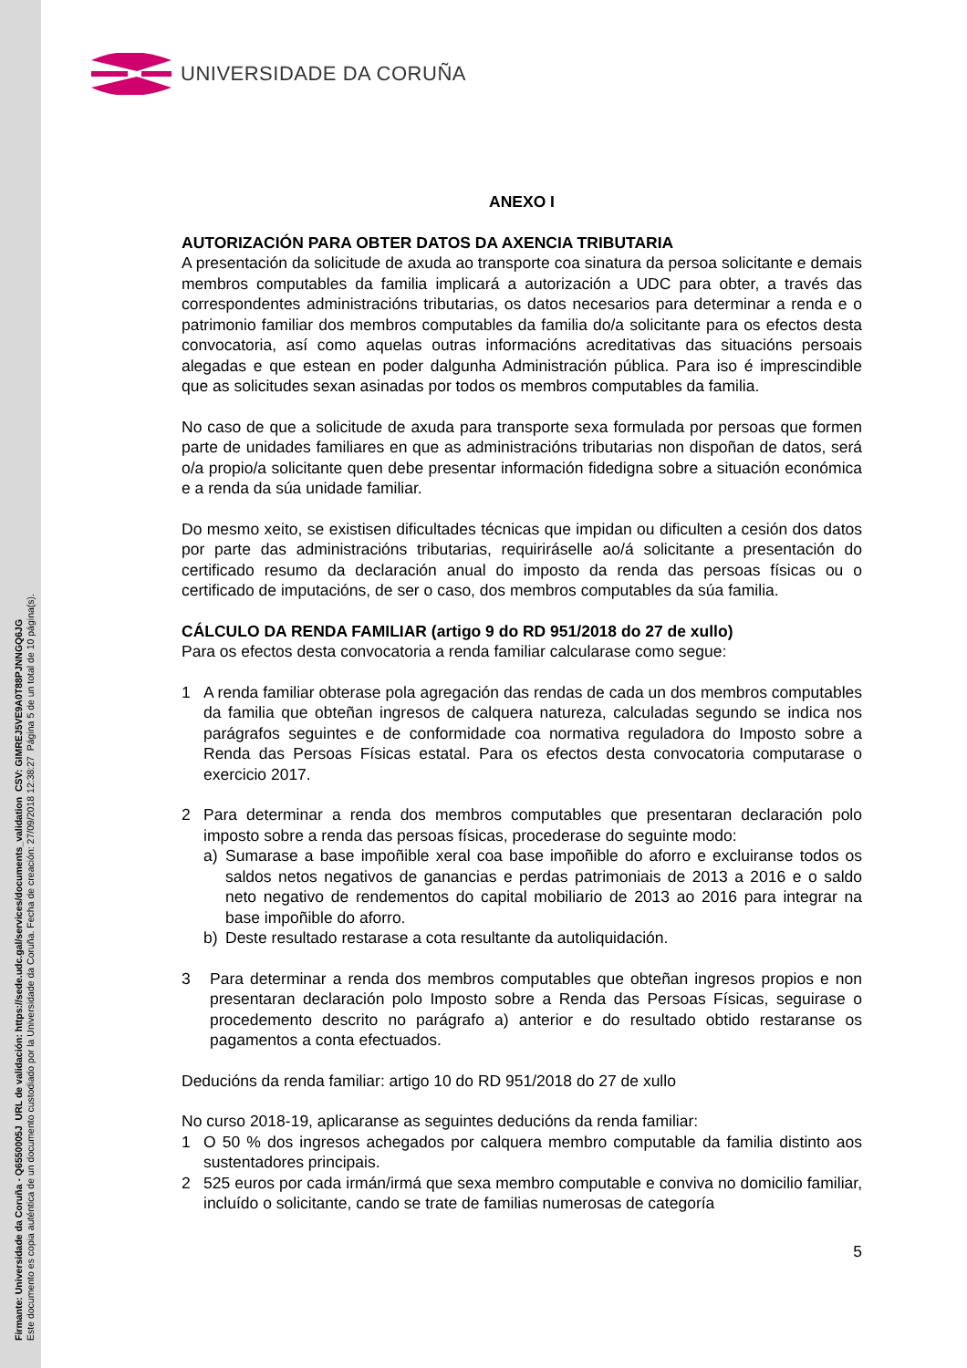Firmante: Universidade da Coruña - Q6550005J URL de validación: https://sede.udc.gal/services/documents_validation CSV: GIMREJ5VE9A0T88PJNNGQ6JG
Este documento es copia auténtica de un documento custodiado por la Universidade da Coruña. Fecha de creación: 27/09/2018 12:38:27 Página 5 de un total de 10 página(s).
UNIVERSIDADE DA CORUÑA
ANEXO I
AUTORIZACIÓN PARA OBTER DATOS DA AXENCIA TRIBUTARIA
A presentación da solicitude de axuda ao transporte coa sinatura da persoa solicitante e demais membros computables da familia implicará a autorización a UDC para obter, a través das correspondentes administracións tributarias, os datos necesarios para determinar a renda e o patrimonio familiar dos membros computables da familia do/a solicitante para os efectos desta convocatoria, así como aquelas outras informacións acreditativas das situacións persoais alegadas e que estean en poder dalgunha Administración pública. Para iso é imprescindible que as solicitudes sexan asinadas por todos os membros computables da familia.
No caso de que a solicitude de axuda para transporte sexa formulada por persoas que formen parte de unidades familiares en que as administracións tributarias non dispoñan de datos, será o/a propio/a solicitante quen debe presentar información fidedigna sobre a situación económica e a renda da súa unidade familiar.
Do mesmo xeito, se existisen dificultades técnicas que impidan ou dificulten a cesión dos datos por parte das administracións tributarias, requiriráselle ao/á solicitante a presentación do certificado resumo da declaración anual do imposto da renda das persoas físicas ou o certificado de imputacións, de ser o caso, dos membros computables da súa familia.
CÁLCULO DA RENDA FAMILIAR (artigo 9 do RD 951/2018 do 27 de xullo)
Para os efectos desta convocatoria a renda familiar calcularase como segue:
1 A renda familiar obterase pola agregación das rendas de cada un dos membros computables da familia que obteñan ingresos de calquera natureza, calculadas segundo se indica nos parágrafos seguintes e de conformidade coa normativa reguladora do Imposto sobre a Renda das Persoas Físicas estatal. Para os efectos desta convocatoria computarase o exercicio 2017.
2 Para determinar a renda dos membros computables que presentaran declaración polo imposto sobre a renda das persoas físicas, procederase do seguinte modo:
a) Sumarase a base impoñible xeral coa base impoñible do aforro e excluiranse todos os saldos netos negativos de ganancias e perdas patrimoniais de 2013 a 2016 e o saldo neto negativo de rendementos do capital mobiliario de 2013 ao 2016 para integrar na base impoñible do aforro.
b) Deste resultado restarase a cota resultante da autoliquidación.
3 Para determinar a renda dos membros computables que obteñan ingresos propios e non presentaran declaración polo Imposto sobre a Renda das Persoas Físicas, seguirase o procedemento descrito no parágrafo a) anterior e do resultado obtido restaranse os pagamentos a conta efectuados.
Deducións da renda familiar: artigo 10 do RD 951/2018 do 27 de xullo
No curso 2018-19, aplicaranse as seguintes deducións da renda familiar:
1 O 50 % dos ingresos achegados por calquera membro computable da familia distinto aos sustentadores principais.
2 525 euros por cada irmán/irmá que sexa membro computable e conviva no domicilio familiar, incluído o solicitante, cando se trate de familias numerosas de categoría
5